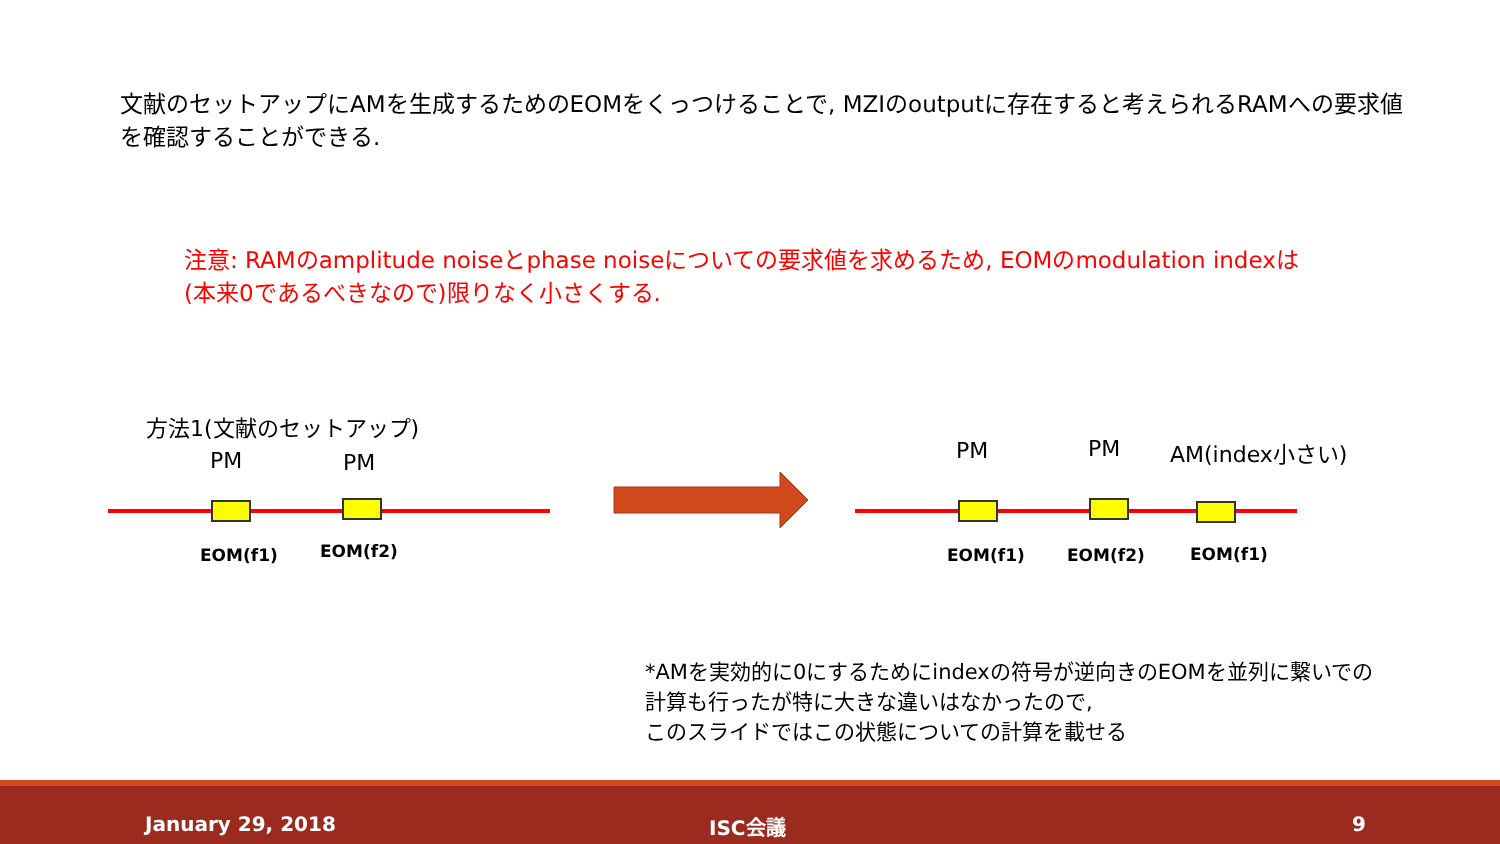文献のセットアップにAMを生成するためのEOMをくっつけることで, MZIのoutputに存在すると考えられるRAMへの要求値を確認することができる.
注意: RAMのamplitude noiseとphase noiseについての要求値を求めるため, EOMのmodulation indexは(本来0であるべきなので)限りなく小さくする.
方法1(文献のセットアップ)
PM PM
EOM(f1) EOM(f2)
PM PM AM(index小さい)
EOM(f1) EOM(f2) EOM(f1)
*AMを実効的に0にするためにindexの符号が逆向きのEOMを並列に繋いでの
計算も行ったが特に大きな違いはなかったので,
このスライドではこの状態についての計算を載せる
January 29, 2018 ISC会議 9